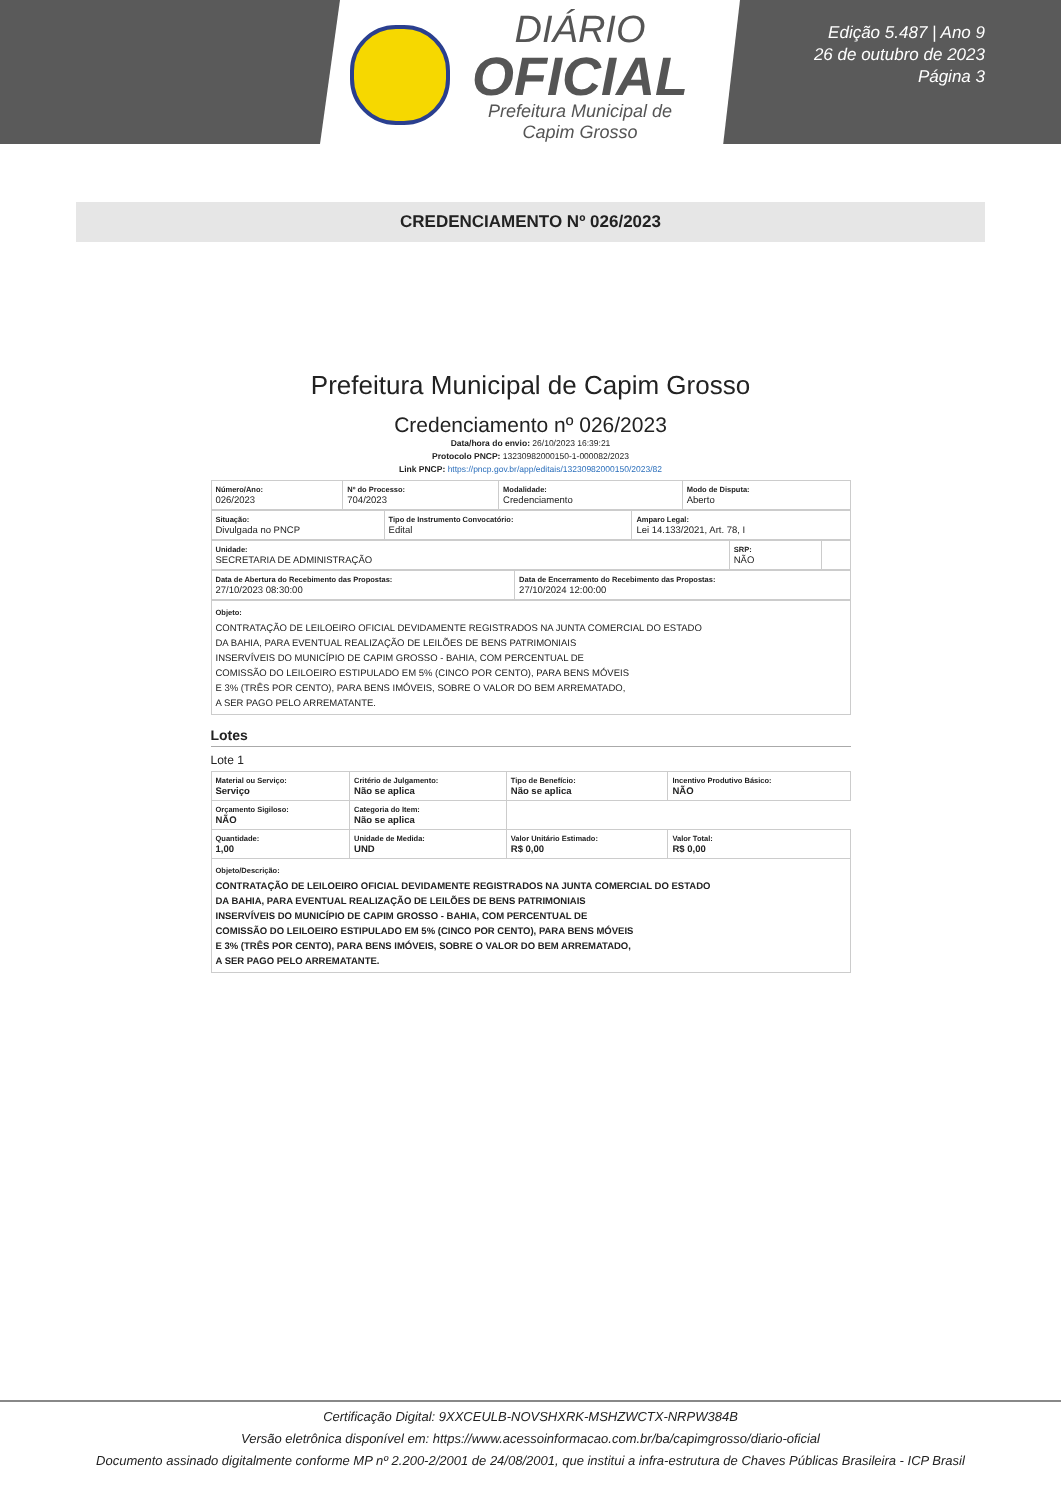DIÁRIO
OFICIAL
Prefeitura Municipal de
Capim Grosso
Edição 5.487 | Ano 9
26 de outubro de 2023
Página 3
CREDENCIAMENTO Nº 026/2023
Prefeitura Municipal de Capim Grosso
Credenciamento nº 026/2023
Data/hora do envio: 26/10/2023 16:39:21
Protocolo PNCP: 13230982000150-1-000082/2023
Link PNCP: https://pncp.gov.br/app/editais/13230982000150/2023/82
| Número/Ano: 026/2023 | Nº do Processo: 704/2023 | Modalidade: Credenciamento | Modo de Disputa: Aberto |
| Situação: Divulgada no PNCP | Tipo de Instrumento Convocatório: Edital | Amparo Legal: Lei 14.133/2021, Art. 78, I |
| Unidade: SECRETARIA DE ADMINISTRAÇÃO | SRP: NÃO | |
| Data de Abertura do Recebimento das Propostas: 27/10/2023 08:30:00 | Data de Encerramento do Recebimento das Propostas: 27/10/2024 12:00:00 |
| Objeto: CONTRATAÇÃO DE LEILOEIRO OFICIAL DEVIDAMENTE REGISTRADOS NA JUNTA COMERCIAL DO ESTADO DA BAHIA, PARA EVENTUAL REALIZAÇÃO DE LEILÕES DE BENS PATRIMONIAIS INSERVÍVEIS DO MUNICÍPIO DE CAPIM GROSSO - BAHIA, COM PERCENTUAL DE COMISSÃO DO LEILOEIRO ESTIPULADO EM 5% (CINCO POR CENTO), PARA BENS MÓVEIS E 3% (TRÊS POR CENTO), PARA BENS IMÓVEIS, SOBRE O VALOR DO BEM ARREMATADO, A SER PAGO PELO ARREMATANTE. |
Lotes
Lote 1
| Material ou Serviço: Serviço | Critério de Julgamento: Não se aplica | Tipo de Benefício: Não se aplica | Incentivo Produtivo Básico: NÃO |
| Orçamento Sigiloso: NÃO | Categoria do Item: Não se aplica | | |
| Quantidade: 1,00 | Unidade de Medida: UND | Valor Unitário Estimado: R$ 0,00 | Valor Total: R$ 0,00 |
| Objeto/Descrição: CONTRATAÇÃO DE LEILOEIRO OFICIAL DEVIDAMENTE REGISTRADOS NA JUNTA COMERCIAL DO ESTADO DA BAHIA, PARA EVENTUAL REALIZAÇÃO DE LEILÕES DE BENS PATRIMONIAIS INSERVÍVEIS DO MUNICÍPIO DE CAPIM GROSSO - BAHIA, COM PERCENTUAL DE COMISSÃO DO LEILOEIRO ESTIPULADO EM 5% (CINCO POR CENTO), PARA BENS MÓVEIS E 3% (TRÊS POR CENTO), PARA BENS IMÓVEIS, SOBRE O VALOR DO BEM ARREMATADO, A SER PAGO PELO ARREMATANTE. | | | |
Certificação Digital: 9XXCEULB-NOVSHXRK-MSHZWCTX-NRPW384B
Versão eletrônica disponível em: https://www.acessoinformacao.com.br/ba/capimgrosso/diario-oficial
Documento assinado digitalmente conforme MP nº 2.200-2/2001 de 24/08/2001, que institui a infra-estrutura de Chaves Públicas Brasileira - ICP Brasil